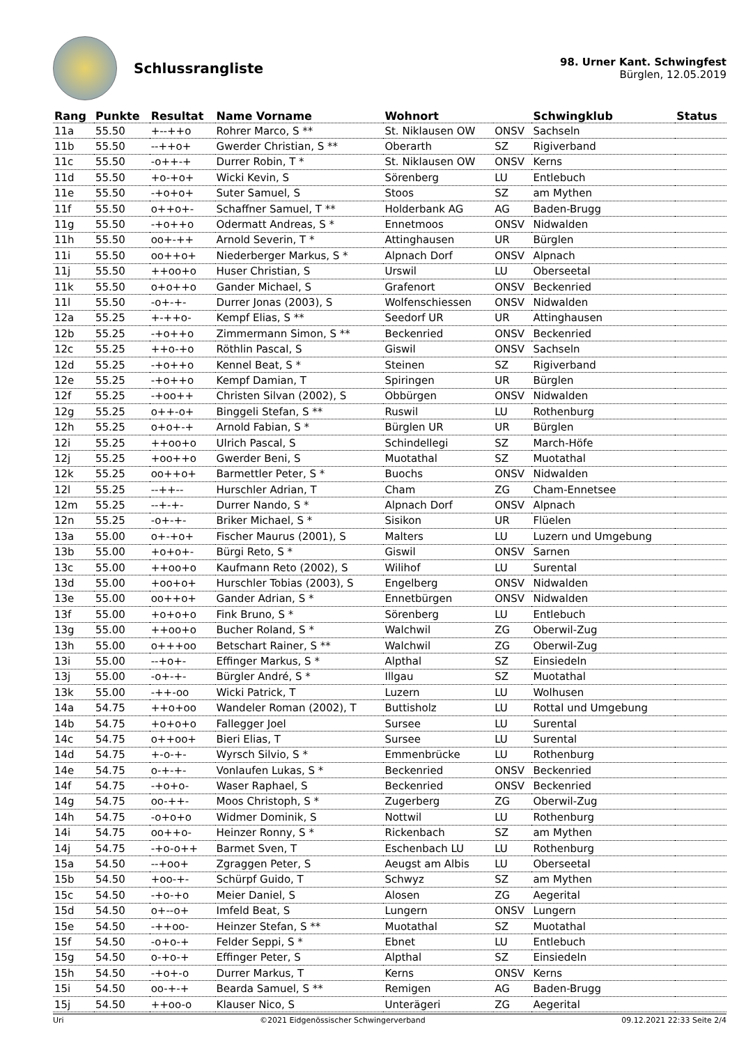Schlussrangliste
98. Urner Kant. Schwingfest
Bürglen, 12.05.2019
| Rang | Punkte | Resultat | Name Vorname | Wohnort | | Schwingklub | Status |
| --- | --- | --- | --- | --- | --- | --- | --- |
| 11a | 55.50 | +--++o | Rohrer Marco, S ** | St. Niklausen OW | ONSV | Sachseln | |
| 11b | 55.50 | --++o+ | Gwerder Christian, S ** | Oberarth | SZ | Rigiverband | |
| 11c | 55.50 | -o++-+ | Durrer Robin, T * | St. Niklausen OW | ONSV | Kerns | |
| 11d | 55.50 | +o-+o+ | Wicki Kevin, S | Sörenberg | LU | Entlebuch | |
| 11e | 55.50 | -+o+o+ | Suter Samuel, S | Stoos | SZ | am Mythen | |
| 11f | 55.50 | o++o+- | Schaffner Samuel, T ** | Holderbank AG | AG | Baden-Brugg | |
| 11g | 55.50 | -+o++o | Odermatt Andreas, S * | Ennetmoos | ONSV | Nidwalden | |
| 11h | 55.50 | oo+-++ | Arnold Severin, T * | Attinghausen | UR | Bürglen | |
| 11i | 55.50 | oo++o+ | Niederberger Markus, S * | Alpnach Dorf | ONSV | Alpnach | |
| 11j | 55.50 | ++oo+o | Huser Christian, S | Urswil | LU | Oberseetal | |
| 11k | 55.50 | o+o++o | Gander Michael, S | Grafenort | ONSV | Beckenried | |
| 11l | 55.50 | -o+-+- | Durrer Jonas (2003), S | Wolfenschiessen | ONSV | Nidwalden | |
| 12a | 55.25 | +-++o- | Kempf Elias, S ** | Seedorf UR | UR | Attinghausen | |
| 12b | 55.25 | -+o++o | Zimmermann Simon, S ** | Beckenried | ONSV | Beckenried | |
| 12c | 55.25 | ++o-+o | Röthlin Pascal, S | Giswil | ONSV | Sachseln | |
| 12d | 55.25 | -+o++o | Kennel Beat, S * | Steinen | SZ | Rigiverband | |
| 12e | 55.25 | -+o++o | Kempf Damian, T | Spiringen | UR | Bürglen | |
| 12f | 55.25 | -+oo++ | Christen Silvan (2002), S | Obbürgen | ONSV | Nidwalden | |
| 12g | 55.25 | o++-o+ | Binggeli Stefan, S ** | Ruswil | LU | Rothenburg | |
| 12h | 55.25 | o+o+-+ | Arnold Fabian, S * | Bürglen UR | UR | Bürglen | |
| 12i | 55.25 | ++oo+o | Ulrich Pascal, S | Schindellegi | SZ | March-Höfe | |
| 12j | 55.25 | +oo++o | Gwerder Beni, S | Muotathal | SZ | Muotathal | |
| 12k | 55.25 | oo++o+ | Barmettler Peter, S * | Buochs | ONSV | Nidwalden | |
| 12l | 55.25 | --++-- | Hurschler Adrian, T | Cham | ZG | Cham-Ennetsee | |
| 12m | 55.25 | --+-+- | Durrer Nando, S * | Alpnach Dorf | ONSV | Alpnach | |
| 12n | 55.25 | -o+-+- | Briker Michael, S * | Sisikon | UR | Flüelen | |
| 13a | 55.00 | o+-+o+ | Fischer Maurus (2001), S | Malters | LU | Luzern und Umgebung | |
| 13b | 55.00 | +o+o+- | Bürgi Reto, S * | Giswil | ONSV | Sarnen | |
| 13c | 55.00 | ++oo+o | Kaufmann Reto (2002), S | Wilihof | LU | Surental | |
| 13d | 55.00 | +oo+o+ | Hurschler Tobias (2003), S | Engelberg | ONSV | Nidwalden | |
| 13e | 55.00 | oo++o+ | Gander Adrian, S * | Ennetbürgen | ONSV | Nidwalden | |
| 13f | 55.00 | +o+o+o | Fink Bruno, S * | Sörenberg | LU | Entlebuch | |
| 13g | 55.00 | ++oo+o | Bucher Roland, S * | Walchwil | ZG | Oberwil-Zug | |
| 13h | 55.00 | o+++oo | Betschart Rainer, S ** | Walchwil | ZG | Oberwil-Zug | |
| 13i | 55.00 | --+o+- | Effinger Markus, S * | Alpthal | SZ | Einsiedeln | |
| 13j | 55.00 | -o+-+- | Bürgler André, S * | Illgau | SZ | Muotathal | |
| 13k | 55.00 | -++-oo | Wicki Patrick, T | Luzern | LU | Wolhusen | |
| 14a | 54.75 | ++o+oo | Wandeler Roman (2002), T | Buttisholz | LU | Rottal und Umgebung | |
| 14b | 54.75 | +o+o+o | Fallegger Joel | Sursee | LU | Surental | |
| 14c | 54.75 | o++oo+ | Bieri Elias, T | Sursee | LU | Surental | |
| 14d | 54.75 | +-o-+- | Wyrsch Silvio, S * | Emmenbrücke | LU | Rothenburg | |
| 14e | 54.75 | o-+-+- | Vonlaufen Lukas, S * | Beckenried | ONSV | Beckenried | |
| 14f | 54.75 | -+o+o- | Waser Raphael, S | Beckenried | ONSV | Beckenried | |
| 14g | 54.75 | oo-++- | Moos Christoph, S * | Zugerberg | ZG | Oberwil-Zug | |
| 14h | 54.75 | -o+o+o | Widmer Dominik, S | Nottwil | LU | Rothenburg | |
| 14i | 54.75 | oo++o- | Heinzer Ronny, S * | Rickenbach | SZ | am Mythen | |
| 14j | 54.75 | -+o-o++ | Barmet Sven, T | Eschenbach LU | LU | Rothenburg | |
| 15a | 54.50 | --+oo+ | Zgraggen Peter, S | Aeugst am Albis | LU | Oberseetal | |
| 15b | 54.50 | +oo-+- | Schürpf Guido, T | Schwyz | SZ | am Mythen | |
| 15c | 54.50 | -+o-+o | Meier Daniel, S | Alosen | ZG | Aegerital | |
| 15d | 54.50 | o+--o+ | Imfeld Beat, S | Lungern | ONSV | Lungern | |
| 15e | 54.50 | -++oo- | Heinzer Stefan, S ** | Muotathal | SZ | Muotathal | |
| 15f | 54.50 | -o+o-+ | Felder Seppi, S * | Ebnet | LU | Entlebuch | |
| 15g | 54.50 | o-+o-+ | Effinger Peter, S | Alpthal | SZ | Einsiedeln | |
| 15h | 54.50 | -+o+-o | Durrer Markus, T | Kerns | ONSV | Kerns | |
| 15i | 54.50 | oo-+-+ | Bearda Samuel, S ** | Remigen | AG | Baden-Brugg | |
| 15j | 54.50 | ++oo-o | Klauser Nico, S | Unterägeri | ZG | Aegerital | |
Uri ©2021 Eidgenössischer Schwingerverband 09.12.2021 22:33 Seite 2/4